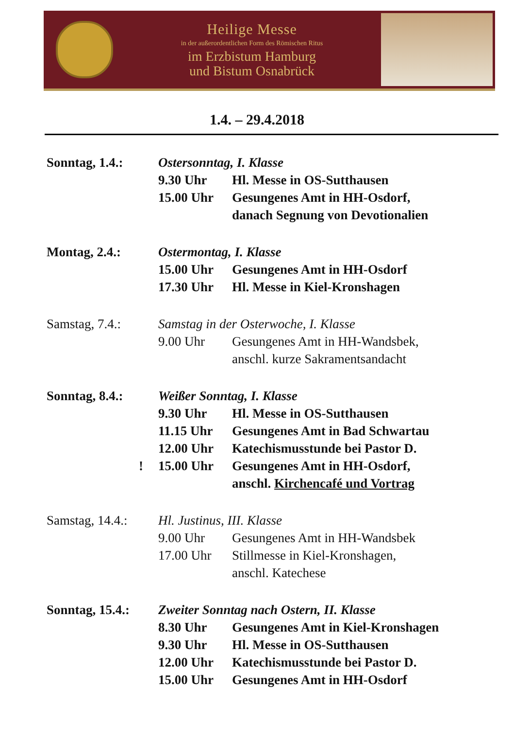Heilige Messe
in der außerordentlichen Form des Römischen Ritus
im Erzbistum Hamburg
und Bistum Osnabrück
1.4. – 29.4.2018
Sonntag, 1.4.: Ostersonntag, I. Klasse
9.30 Uhr Hl. Messe in OS-Sutthausen
15.00 Uhr Gesungenes Amt in HH-Osdorf,
danach Segnung von Devotionalien
Montag, 2.4.: Ostermontag, I. Klasse
15.00 Uhr Gesungenes Amt in HH-Osdorf
17.30 Uhr Hl. Messe in Kiel-Kronshagen
Samstag, 7.4.: Samstag in der Osterwoche, I. Klasse
9.00 Uhr Gesungenes Amt in HH-Wandsbek,
anschl. kurze Sakramentsandacht
Sonntag, 8.4.: Weißer Sonntag, I. Klasse
9.30 Uhr Hl. Messe in OS-Sutthausen
11.15 Uhr Gesungenes Amt in Bad Schwartau
12.00 Uhr Katechismusstunde bei Pastor D.
! 15.00 Uhr Gesungenes Amt in HH-Osdorf,
anschl. Kirchencafé und Vortrag
Samstag, 14.4.:
Hl. Justinus, III. Klasse
9.00 Uhr Gesungenes Amt in HH-Wandsbek
17.00 Uhr Stillmesse in Kiel-Kronshagen,
anschl. Katechese
Sonntag, 15.4.:
Zweiter Sonntag nach Ostern, II. Klasse
8.30 Uhr Gesungenes Amt in Kiel-Kronshagen
9.30 Uhr Hl. Messe in OS-Sutthausen
12.00 Uhr Katechismusstunde bei Pastor D.
15.00 Uhr Gesungenes Amt in HH-Osdorf